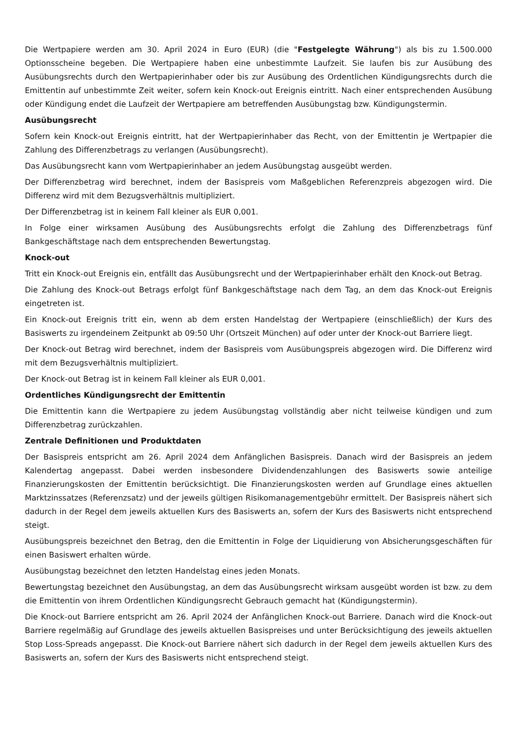Die Wertpapiere werden am 30. April 2024 in Euro (EUR) (die "Festgelegte Währung") als bis zu 1.500.000 Optionsscheine begeben. Die Wertpapiere haben eine unbestimmte Laufzeit. Sie laufen bis zur Ausübung des Ausübungsrechts durch den Wertpapierinhaber oder bis zur Ausübung des Ordentlichen Kündigungsrechts durch die Emittentin auf unbestimmte Zeit weiter, sofern kein Knock-out Ereignis eintritt. Nach einer entsprechenden Ausübung oder Kündigung endet die Laufzeit der Wertpapiere am betreffenden Ausübungstag bzw. Kündigungstermin.
Ausübungsrecht
Sofern kein Knock-out Ereignis eintritt, hat der Wertpapierinhaber das Recht, von der Emittentin je Wertpapier die Zahlung des Differenzbetrags zu verlangen (Ausübungsrecht).
Das Ausübungsrecht kann vom Wertpapierinhaber an jedem Ausübungstag ausgeübt werden.
Der Differenzbetrag wird berechnet, indem der Basispreis vom Maßgeblichen Referenzpreis abgezogen wird. Die Differenz wird mit dem Bezugsverhältnis multipliziert.
Der Differenzbetrag ist in keinem Fall kleiner als EUR 0,001.
In Folge einer wirksamen Ausübung des Ausübungsrechts erfolgt die Zahlung des Differenzbetrags fünf Bankgeschäftstage nach dem entsprechenden Bewertungstag.
Knock-out
Tritt ein Knock-out Ereignis ein, entfällt das Ausübungsrecht und der Wertpapierinhaber erhält den Knock-out Betrag.
Die Zahlung des Knock-out Betrags erfolgt fünf Bankgeschäftstage nach dem Tag, an dem das Knock-out Ereignis eingetreten ist.
Ein Knock-out Ereignis tritt ein, wenn ab dem ersten Handelstag der Wertpapiere (einschließlich) der Kurs des Basiswerts zu irgendeinem Zeitpunkt ab 09:50 Uhr (Ortszeit München) auf oder unter der Knock-out Barriere liegt.
Der Knock-out Betrag wird berechnet, indem der Basispreis vom Ausübungspreis abgezogen wird. Die Differenz wird mit dem Bezugsverhältnis multipliziert.
Der Knock-out Betrag ist in keinem Fall kleiner als EUR 0,001.
Ordentliches Kündigungsrecht der Emittentin
Die Emittentin kann die Wertpapiere zu jedem Ausübungstag vollständig aber nicht teilweise kündigen und zum Differenzbetrag zurückzahlen.
Zentrale Definitionen und Produktdaten
Der Basispreis entspricht am 26. April 2024 dem Anfänglichen Basispreis. Danach wird der Basispreis an jedem Kalendertag angepasst. Dabei werden insbesondere Dividendenzahlungen des Basiswerts sowie anteilige Finanzierungskosten der Emittentin berücksichtigt. Die Finanzierungskosten werden auf Grundlage eines aktuellen Marktzinssatzes (Referenzsatz) und der jeweils gültigen Risikomanagementgebühr ermittelt. Der Basispreis nähert sich dadurch in der Regel dem jeweils aktuellen Kurs des Basiswerts an, sofern der Kurs des Basiswerts nicht entsprechend steigt.
Ausübungspreis bezeichnet den Betrag, den die Emittentin in Folge der Liquidierung von Absicherungsgeschäften für einen Basiswert erhalten würde.
Ausübungstag bezeichnet den letzten Handelstag eines jeden Monats.
Bewertungstag bezeichnet den Ausübungstag, an dem das Ausübungsrecht wirksam ausgeübt worden ist bzw. zu dem die Emittentin von ihrem Ordentlichen Kündigungsrecht Gebrauch gemacht hat (Kündigungstermin).
Die Knock-out Barriere entspricht am 26. April 2024 der Anfänglichen Knock-out Barriere. Danach wird die Knock-out Barriere regelmäßig auf Grundlage des jeweils aktuellen Basispreises und unter Berücksichtigung des jeweils aktuellen Stop Loss-Spreads angepasst. Die Knock-out Barriere nähert sich dadurch in der Regel dem jeweils aktuellen Kurs des Basiswerts an, sofern der Kurs des Basiswerts nicht entsprechend steigt.